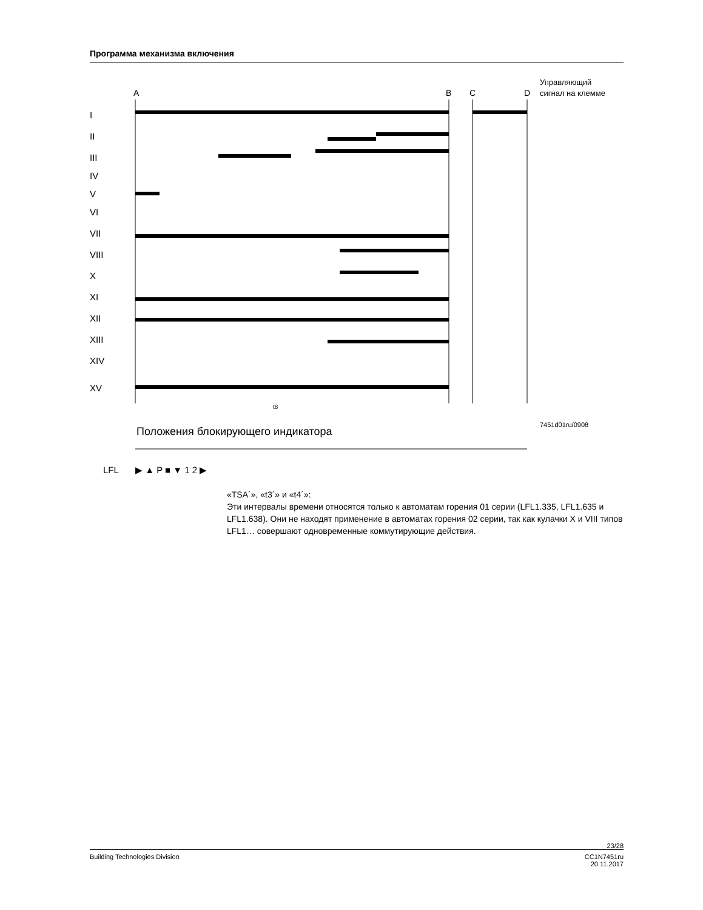Программа механизма включения
A
B
C
D
Управляющий
сигнал на клемме
I
II
III
IV
V
VI
VII
VIII
X
XI
XII
XIII
XIV
XV
t8
7451d01ru/0908
Положения блокирующего индикатора
LFL
▶ ▲ P ■ ▼ 1 2 ▶
«TSA´», «t3´» и «t4´»:
Эти интервалы времени относятся только к автоматам горения 01 серии (LFL1.335, LFL1.635 и LFL1.638). Они не находят применение в автоматах горения 02 серии, так как кулачки X и VIII типов LFL1… совершают одновременные коммутирующие действия.
23/28
Building Technologies Division CC1N7451ru
20.11.2017